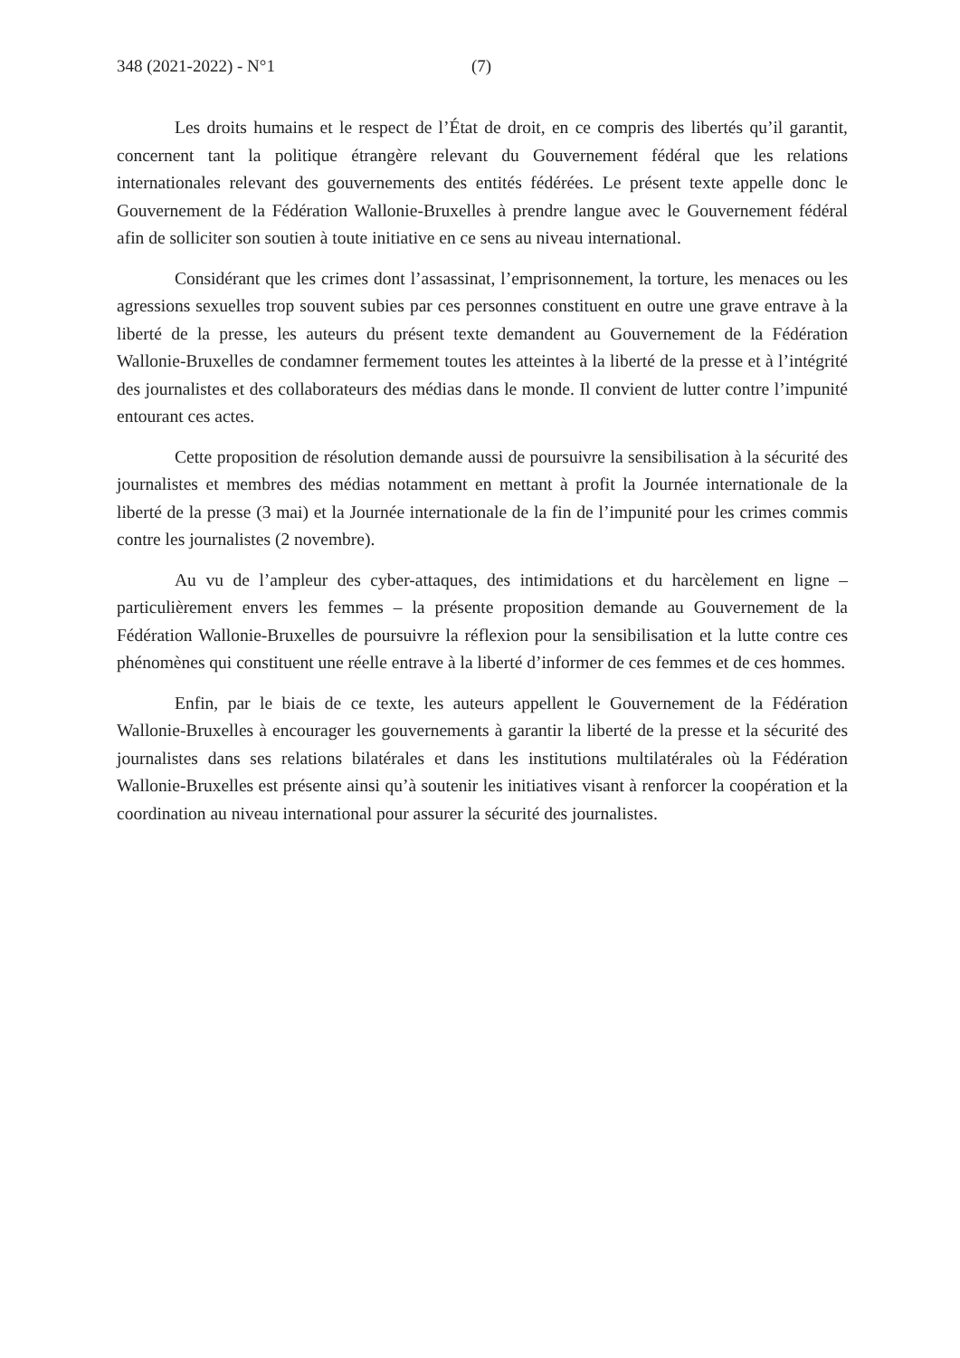348 (2021-2022) - N°1 (7)
Les droits humains et le respect de l’État de droit, en ce compris des libertés qu’il garantit, concernent tant la politique étrangère relevant du Gouvernement fédéral que les relations internationales relevant des gouvernements des entités fédérées. Le présent texte appelle donc le Gouvernement de la Fédération Wallonie-Bruxelles à prendre langue avec le Gouvernement fédéral afin de solliciter son soutien à toute initiative en ce sens au niveau international.
Considérant que les crimes dont l’assassinat, l’emprisonnement, la torture, les menaces ou les agressions sexuelles trop souvent subies par ces personnes constituent en outre une grave entrave à la liberté de la presse, les auteurs du présent texte demandent au Gouvernement de la Fédération Wallonie-Bruxelles de condamner fermement toutes les atteintes à la liberté de la presse et à l’intégrité des journalistes et des collaborateurs des médias dans le monde. Il convient de lutter contre l’impunité entourant ces actes.
Cette proposition de résolution demande aussi de poursuivre la sensibilisation à la sécurité des journalistes et membres des médias notamment en mettant à profit la Journée internationale de la liberté de la presse (3 mai) et la Journée internationale de la fin de l’impunité pour les crimes commis contre les journalistes (2 novembre).
Au vu de l’ampleur des cyber-attaques, des intimidations et du harcèlement en ligne – particulièrement envers les femmes – la présente proposition demande au Gouvernement de la Fédération Wallonie-Bruxelles de poursuivre la réflexion pour la sensibilisation et la lutte contre ces phénomènes qui constituent une réelle entrave à la liberté d’informer de ces femmes et de ces hommes.
Enfin, par le biais de ce texte, les auteurs appellent le Gouvernement de la Fédération Wallonie-Bruxelles à encourager les gouvernements à garantir la liberté de la presse et la sécurité des journalistes dans ses relations bilatérales et dans les institutions multilatérales où la Fédération Wallonie-Bruxelles est présente ainsi qu’à soutenir les initiatives visant à renforcer la coopération et la coordination au niveau international pour assurer la sécurité des journalistes.